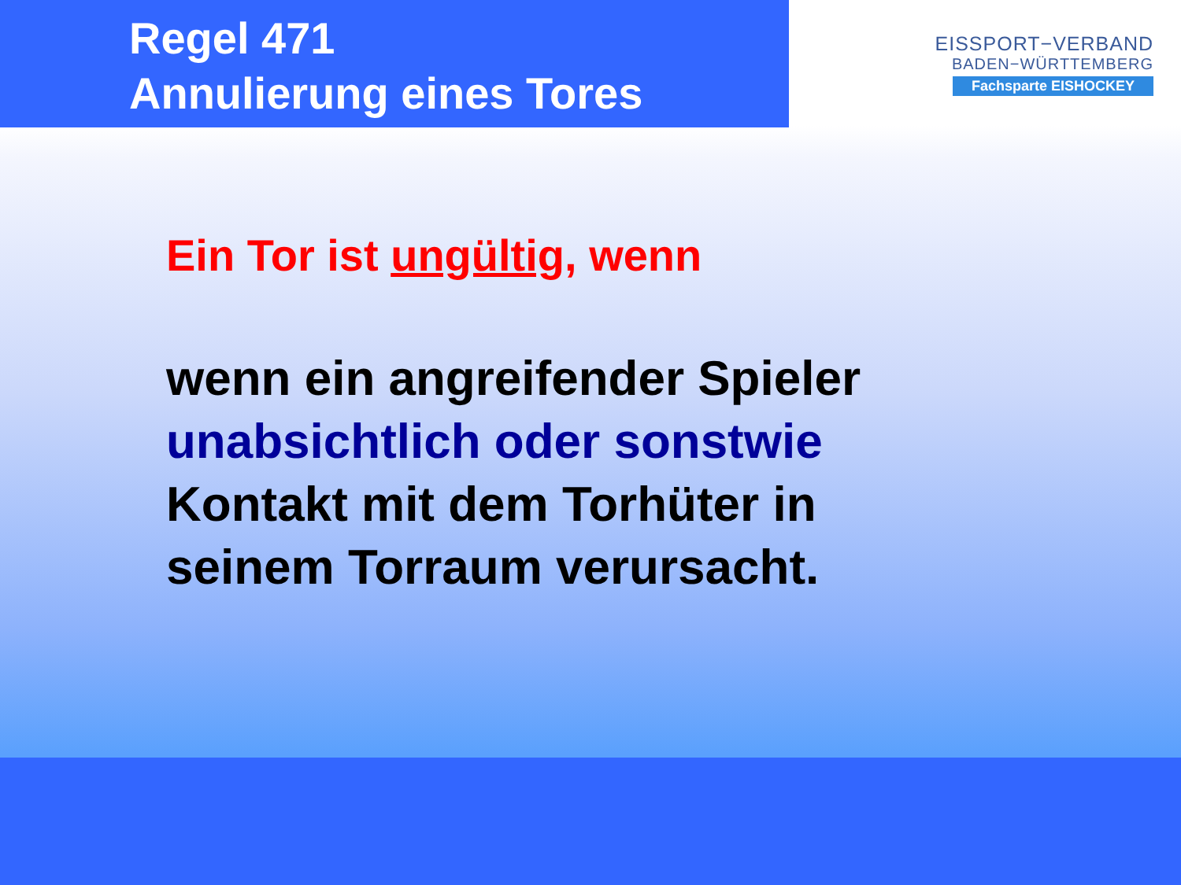Regel 471
Annulierung eines Tores
EISSPORT−VERBAND
BADEN−WÜRTTEMBERG
Fachsparte EISHOCKEY
Ein Tor ist ungültig, wenn
wenn ein angreifender Spieler
unabsichtlich oder sonstwie
Kontakt mit dem Torhüter in
seinem Torraum verursacht.